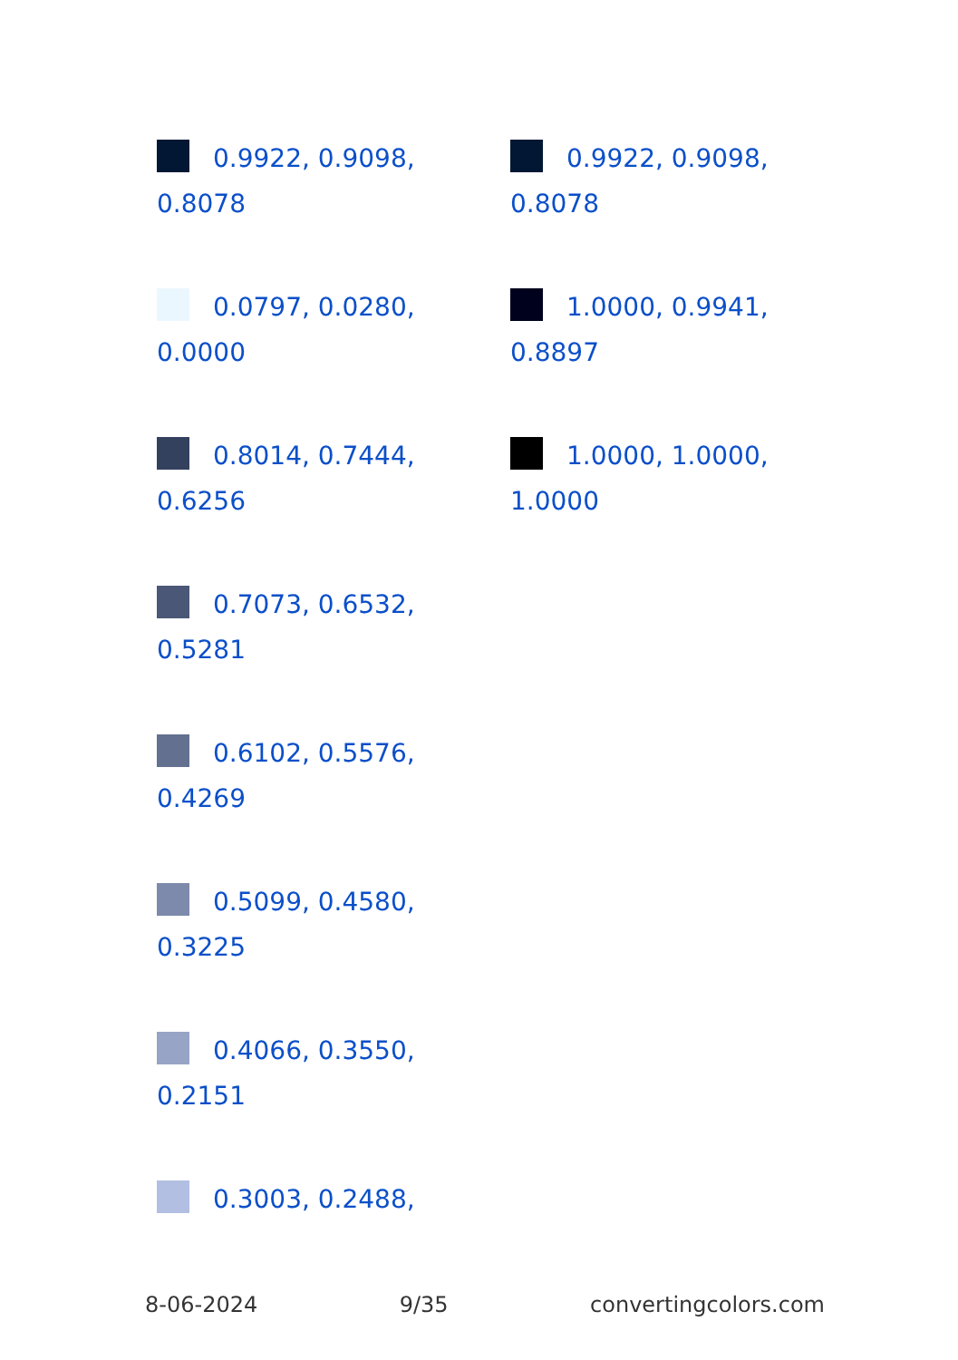0.9922, 0.9098,
0.8078
0.0797, 0.0280,
0.0000
0.8014, 0.7444,
0.6256
0.7073, 0.6532,
0.5281
0.6102, 0.5576,
0.4269
0.5099, 0.4580,
0.3225
0.4066, 0.3550,
0.2151
0.3003, 0.2488,
0.9922, 0.9098,
0.8078
1.0000, 0.9941,
0.8897
1.0000, 1.0000,
1.0000
8-06-2024 9/35 convertingcolors.com